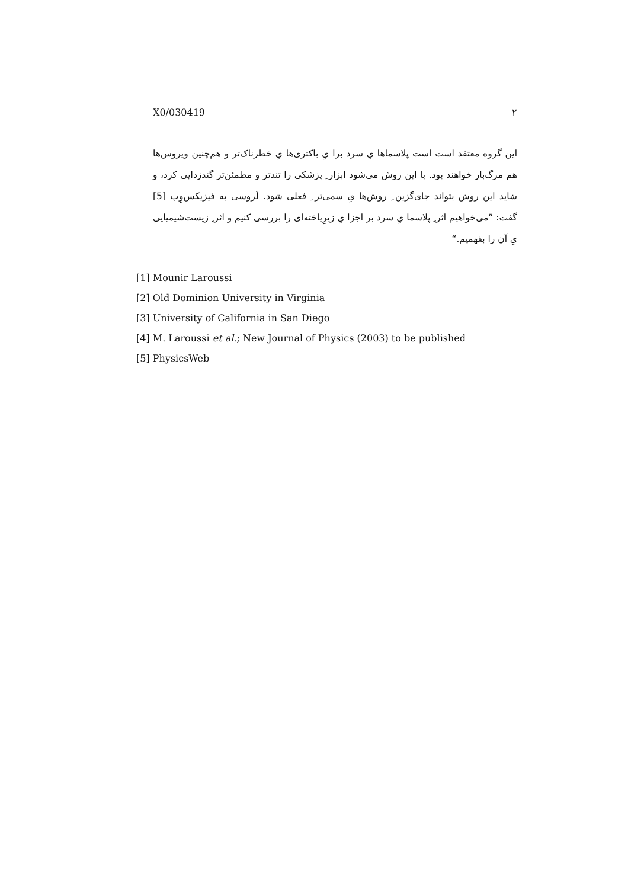X0/030419 ۲
این گروه معتقد است است پلاسماها یِ سرد برا یِ باکتری‌ها یِ خطرناک‌تر و هم‌چنین ویروس‌ها هم مرگ‌بار خواهند بود. با این روش می‌شود ابزار ِ پزشکی را تندتر و مطمئن‌تر گندزدایی کرد، و شاید این روش بتواند جای‌گزین ِ روش‌ها یِ سمی‌تر ِ فعلی شود. لَروسی به فیزیکس‌وِب [5] گفت: ”می‌خواهیم اثر ِ پلاسما یِ سرد بر اجزا یِ زیرِیاخته‌ای را بررسی کنیم و اثر ِ زیست‌شیمیایی یِ آن را بفهمیم.“
[1] Mounir Laroussi
[2] Old Dominion University in Virginia
[3] University of California in San Diego
[4] M. Laroussi et al.; New Journal of Physics (2003) to be published
[5] PhysicsWeb